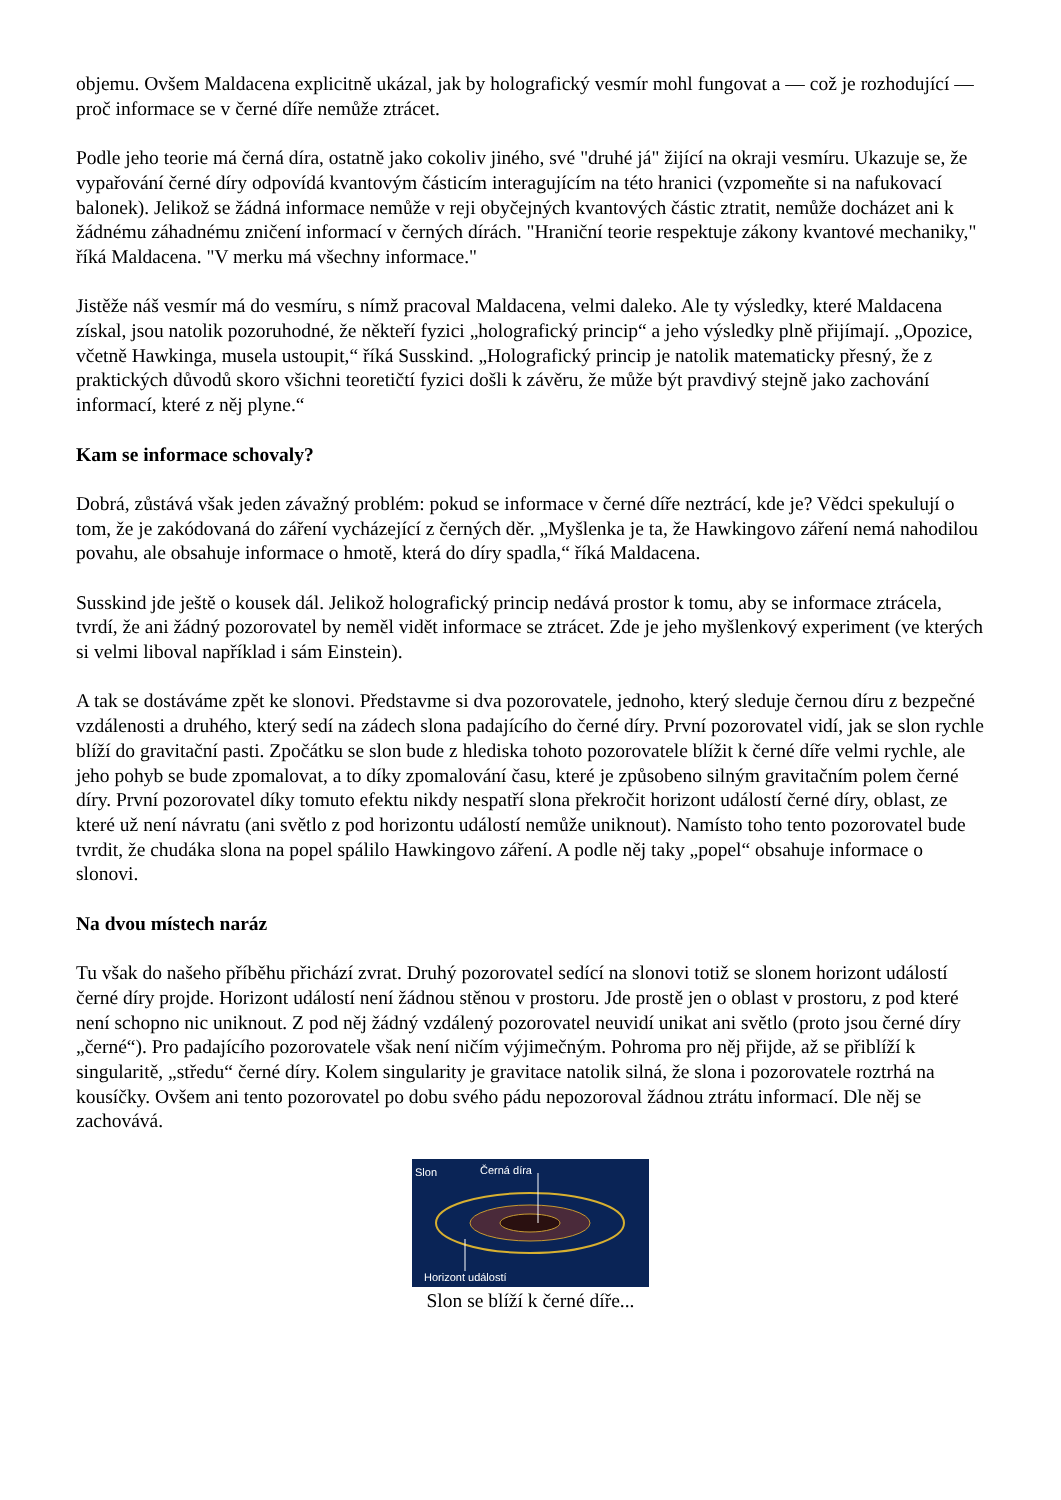objemu. Ovšem Maldacena explicitně ukázal, jak by holografický vesmír mohl fungovat a — což je rozhodující — proč informace se v černé díře nemůže ztrácet.
Podle jeho teorie má černá díra, ostatně jako cokoliv jiného, své "druhé já" žijící na okraji vesmíru. Ukazuje se, že vypařování černé díry odpovídá kvantovým částicím interagujícím na této hranici (vzpomeňte si na nafukovací balonek). Jelikož se žádná informace nemůže v reji obyčejných kvantových částic ztratit, nemůže docházet ani k žádnému záhadnému zničení informací v černých dírách. "Hraniční teorie respektuje zákony kvantové mechaniky," říká Maldacena. "V merku má všechny informace."
Jistěže náš vesmír má do vesmíru, s nímž pracoval Maldacena, velmi daleko. Ale ty výsledky, které Maldacena získal, jsou natolik pozoruhodné, že někteří fyzici „holografický princip“ a jeho výsledky plně přijímají. „Opozice, včetně Hawkinga, musela ustoupit,“ říká Susskind. „Holografický princip je natolik matematicky přesný, že z praktických důvodů skoro všichni teoretičtí fyzici došli k závěru, že může být pravdivý stejně jako zachování informací, které z něj plyne.“
Kam se informace schovaly?
Dobrá, zůstává však jeden závažný problém: pokud se informace v černé díře neztrácí, kde je? Vědci spekulují o tom, že je zakódovaná do záření vycházející z černých děr. „Myšlenka je ta, že Hawkingovo záření nemá nahodilou povahu, ale obsahuje informace o hmotě, která do díry spadla,“ říká Maldacena.
Susskind jde ještě o kousek dál. Jelikož holografický princip nedává prostor k tomu, aby se informace ztrácela, tvrdí, že ani žádný pozorovatel by neměl vidět informace se ztrácet. Zde je jeho myšlenkový experiment (ve kterých si velmi liboval například i sám Einstein).
A tak se dostáváme zpět ke slonovi. Představme si dva pozorovatele, jednoho, který sleduje černou díru z bezpečné vzdálenosti a druhého, který sedí na zádech slona padajícího do černé díry. První pozorovatel vidí, jak se slon rychle blíží do gravitační pasti. Zpočátku se slon bude z hlediska tohoto pozorovatele blížit k černé díře velmi rychle, ale jeho pohyb se bude zpomalovat, a to díky zpomalování času, které je způsobeno silným gravitačním polem černé díry. První pozorovatel díky tomuto efektu nikdy nespatří slona překročit horizont událostí černé díry, oblast, ze které už není návratu (ani světlo z pod horizontu událostí nemůže uniknout). Namísto toho tento pozorovatel bude tvrdit, že chudáka slona na popel spálilo Hawkingovo záření. A podle něj taky „popel“ obsahuje informace o slonovi.
Na dvou místech naráz
Tu však do našeho příběhu přichází zvrat. Druhý pozorovatel sedící na slonovi totiž se slonem horizont událostí černé díry projde. Horizont událostí není žádnou stěnou v prostoru. Jde prostě jen o oblast v prostoru, z pod které není schopno nic uniknout. Z pod něj žádný vzdálený pozorovatel neuvidí unikat ani světlo (proto jsou černé díry „černé“). Pro padajícího pozorovatele však není ničím výjimečným. Pohroma pro něj přijde, až se přiblíží k singularitě, „středu“ černé díry. Kolem singularity je gravitace natolik silná, že slona i pozorovatele roztrhá na kousíčky. Ovšem ani tento pozorovatel po dobu svého pádu nepozoroval žádnou ztrátu informací. Dle něj se zachovává.
Slon
Černá díra
Horizont událostí
Slon se blíží k černé díře...